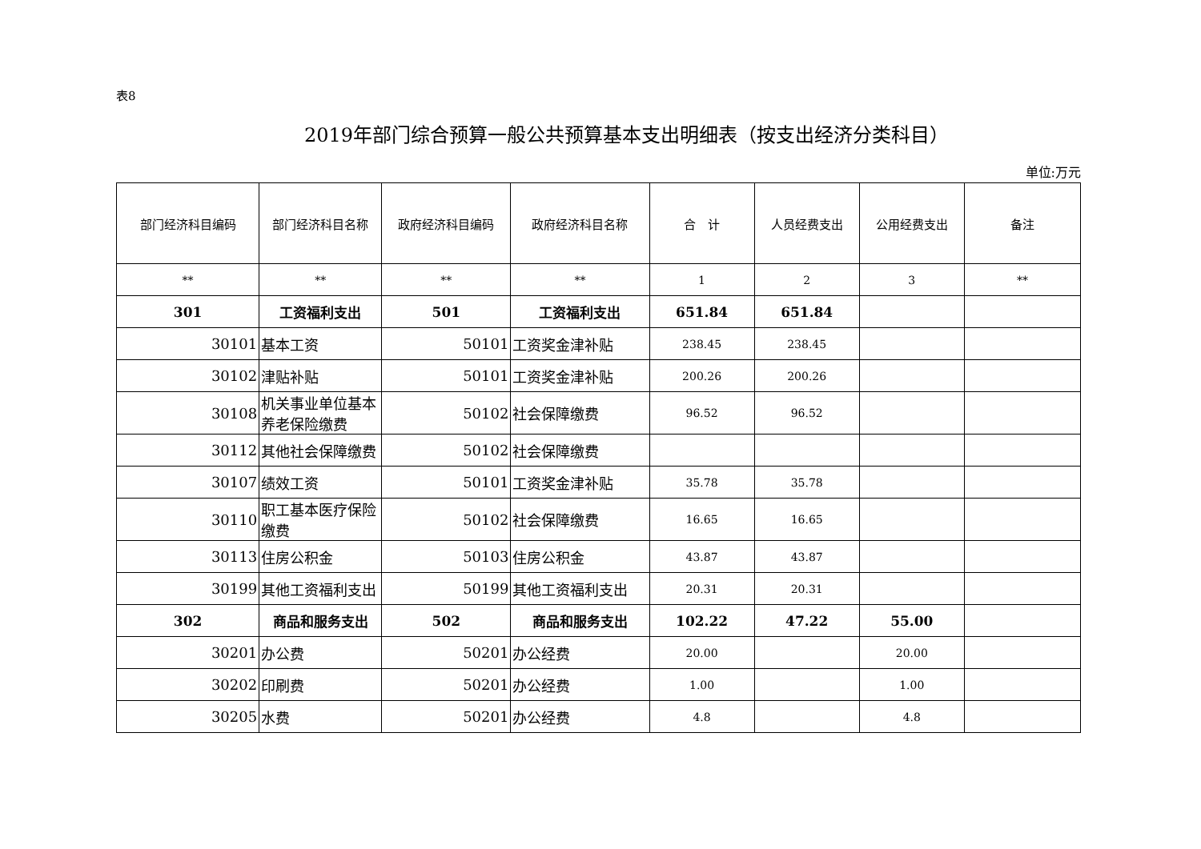表8
2019年部门综合预算一般公共预算基本支出明细表（按支出经济分类科目）
单位:万元
| 部门经济科目编码 | 部门经济科目名称 | 政府经济科目编码 | 政府经济科目名称 | 合 计 | 人员经费支出 | 公用经费支出 | 备注 |
| --- | --- | --- | --- | --- | --- | --- | --- |
| ** | ** | ** | ** | 1 | 2 | 3 | ** |
| 301 | 工资福利支出 | 501 | 工资福利支出 | 651.84 | 651.84 | | |
| 30101 | 基本工资 | 50101 | 工资奖金津补贴 | 238.45 | 238.45 | | |
| 30102 | 津贴补贴 | 50101 | 工资奖金津补贴 | 200.26 | 200.26 | | |
| 30108 | 机关事业单位基本养老保险缴费 | 50102 | 社会保障缴费 | 96.52 | 96.52 | | |
| 30112 | 其他社会保障缴费 | 50102 | 社会保障缴费 | | | | |
| 30107 | 绩效工资 | 50101 | 工资奖金津补贴 | 35.78 | 35.78 | | |
| 30110 | 职工基本医疗保险缴费 | 50102 | 社会保障缴费 | 16.65 | 16.65 | | |
| 30113 | 住房公积金 | 50103 | 住房公积金 | 43.87 | 43.87 | | |
| 30199 | 其他工资福利支出 | 50199 | 其他工资福利支出 | 20.31 | 20.31 | | |
| 302 | 商品和服务支出 | 502 | 商品和服务支出 | 102.22 | 47.22 | 55.00 | |
| 30201 | 办公费 | 50201 | 办公经费 | 20.00 | | 20.00 | |
| 30202 | 印刷费 | 50201 | 办公经费 | 1.00 | | 1.00 | |
| 30205 | 水费 | 50201 | 办公经费 | 4.8 | | 4.8 | |